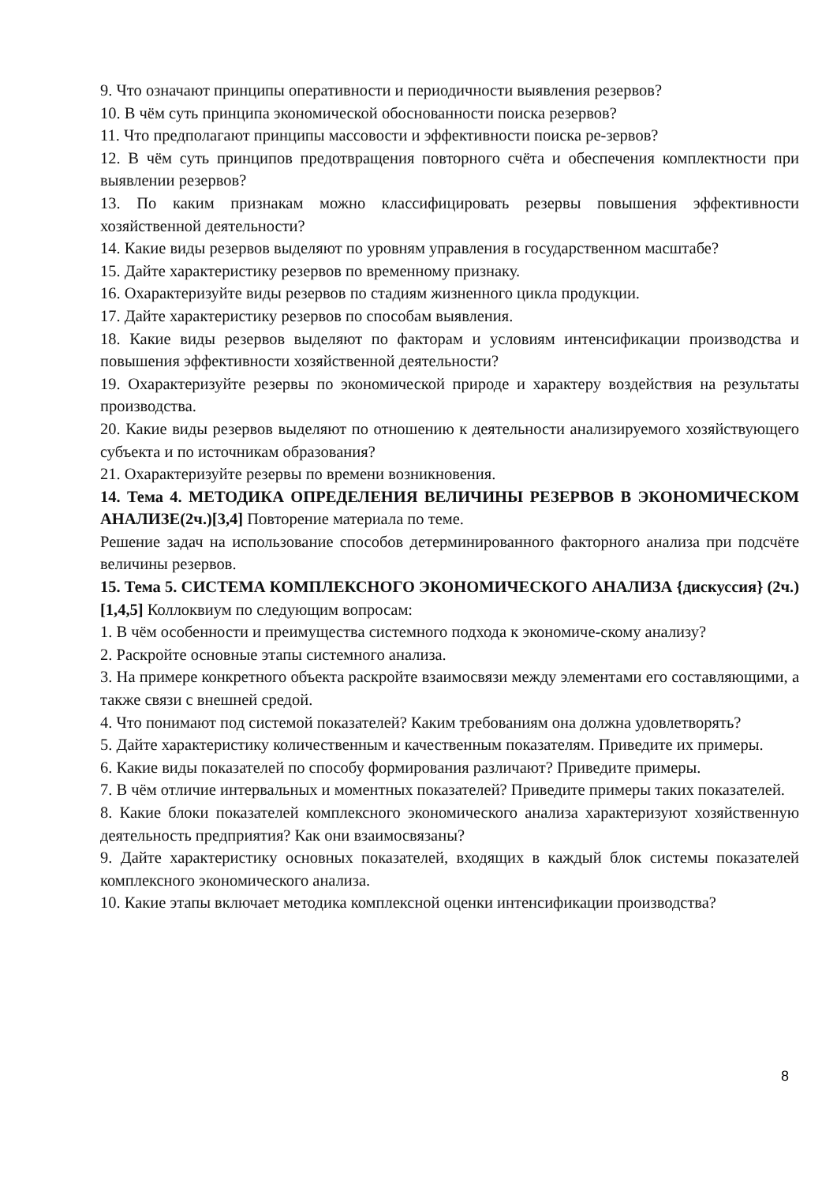9. Что означают принципы оперативности и периодичности выявления резервов?
10. В чём суть принципа экономической обоснованности поиска резервов?
11. Что предполагают принципы массовости и эффективности поиска ре-зервов?
12. В чём суть принципов предотвращения повторного счёта и обеспечения комплектности при выявлении резервов?
13. По каким признакам можно классифицировать резервы повышения эффективности хозяйственной деятельности?
14. Какие виды резервов выделяют по уровням управления в государственном масштабе?
15. Дайте характеристику резервов по временному признаку.
16. Охарактеризуйте виды резервов по стадиям жизненного цикла продукции.
17. Дайте характеристику резервов по способам выявления.
18. Какие виды резервов выделяют по факторам и условиям интенсификации производства и повышения эффективности хозяйственной деятельности?
19. Охарактеризуйте резервы по экономической природе и характеру воздействия на результаты производства.
20. Какие виды резервов выделяют по отношению к деятельности анализируемого хозяйствующего субъекта и по источникам образования?
21. Охарактеризуйте резервы по времени возникновения.
14. Тема 4. МЕТОДИКА ОПРЕДЕЛЕНИЯ ВЕЛИЧИНЫ РЕЗЕРВОВ В ЭКОНОМИЧЕСКОМ АНАЛИЗЕ(2ч.)[3,4] Повторение материала по теме.
Решение задач на использование способов детерминированного факторного анализа при подсчёте величины резервов.
15. Тема 5. СИСТЕМА КОМПЛЕКСНОГО ЭКОНОМИЧЕСКОГО АНАЛИЗА {дискуссия} (2ч.)[1,4,5] Коллоквиум по следующим вопросам:
1. В чём особенности и преимущества системного подхода к экономиче-скому анализу?
2. Раскройте основные этапы системного анализа.
3. На примере конкретного объекта раскройте взаимосвязи между элементами его составляющими, а также связи с внешней средой.
4. Что понимают под системой показателей? Каким требованиям она должна удовлетворять?
5. Дайте характеристику количественным и качественным показателям. Приведите их примеры.
6. Какие виды показателей по способу формирования различают? Приведите примеры.
7. В чём отличие интервальных и моментных показателей? Приведите примеры таких показателей.
8. Какие блоки показателей комплексного экономического анализа характеризуют хозяйственную деятельность предприятия? Как они взаимосвязаны?
9. Дайте характеристику основных показателей, входящих в каждый блок системы показателей комплексного экономического анализа.
10. Какие этапы включает методика комплексной оценки интенсификации производства?
8